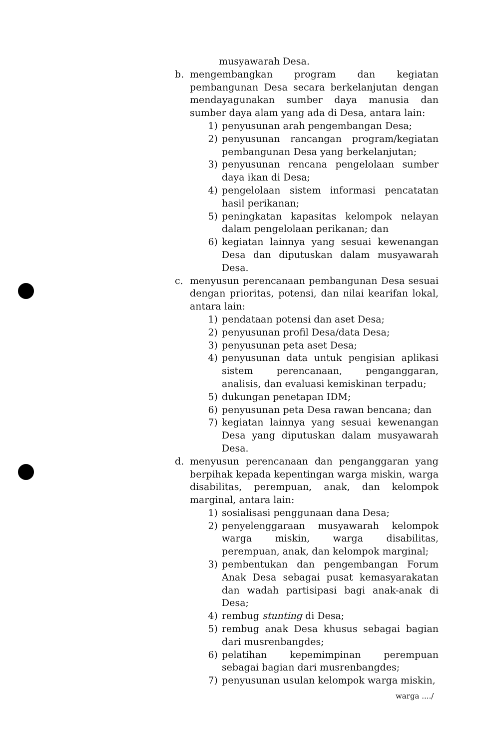musyawarah Desa.
b. mengembangkan program dan kegiatan pembangunan Desa secara berkelanjutan dengan mendayagunakan sumber daya manusia dan sumber daya alam yang ada di Desa, antara lain:
1) penyusunan arah pengembangan Desa;
2) penyusunan rancangan program/kegiatan pembangunan Desa yang berkelanjutan;
3) penyusunan rencana pengelolaan sumber daya ikan di Desa;
4) pengelolaan sistem informasi pencatatan hasil perikanan;
5) peningkatan kapasitas kelompok nelayan dalam pengelolaan perikanan; dan
6) kegiatan lainnya yang sesuai kewenangan Desa dan diputuskan dalam musyawarah Desa.
c. menyusun perencanaan pembangunan Desa sesuai dengan prioritas, potensi, dan nilai kearifan lokal, antara lain:
1) pendataan potensi dan aset Desa;
2) penyusunan profil Desa/data Desa;
3) penyusunan peta aset Desa;
4) penyusunan data untuk pengisian aplikasi sistem perencanaan, penganggaran, analisis, dan evaluasi kemiskinan terpadu;
5) dukungan penetapan IDM;
6) penyusunan peta Desa rawan bencana; dan
7) kegiatan lainnya yang sesuai kewenangan Desa yang diputuskan dalam musyawarah Desa.
d. menyusun perencanaan dan penganggaran yang berpihak kepada kepentingan warga miskin, warga disabilitas, perempuan, anak, dan kelompok marginal, antara lain:
1) sosialisasi penggunaan dana Desa;
2) penyelenggaraan musyawarah kelompok warga miskin, warga disabilitas, perempuan, anak, dan kelompok marginal;
3) pembentukan dan pengembangan Forum Anak Desa sebagai pusat kemasyarakatan dan wadah partisipasi bagi anak-anak di Desa;
4) rembug stunting di Desa;
5) rembug anak Desa khusus sebagai bagian dari musrenbangdes;
6) pelatihan kepemimpinan perempuan sebagai bagian dari musrenbangdes;
7) penyusunan usulan kelompok warga miskin,
warga ..../